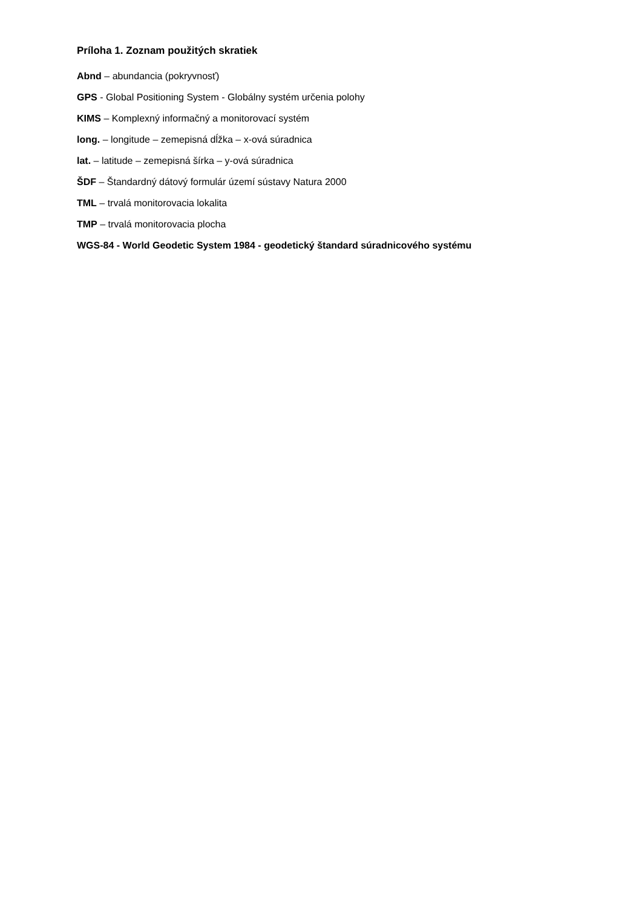Príloha 1. Zoznam použitých skratiek
Abnd – abundancia (pokryvnosť)
GPS - Global Positioning System - Globálny systém určenia polohy
KIMS – Komplexný informačný a monitorovací systém
long. – longitude – zemepisná dĺžka – x-ová súradnica
lat. – latitude – zemepisná šírka – y-ová súradnica
ŠDF – Štandardný dátový formulár území sústavy Natura 2000
TML – trvalá monitorovacia lokalita
TMP – trvalá monitorovacia plocha
WGS-84 - World Geodetic System 1984 - geodetický štandard súradnicového systému